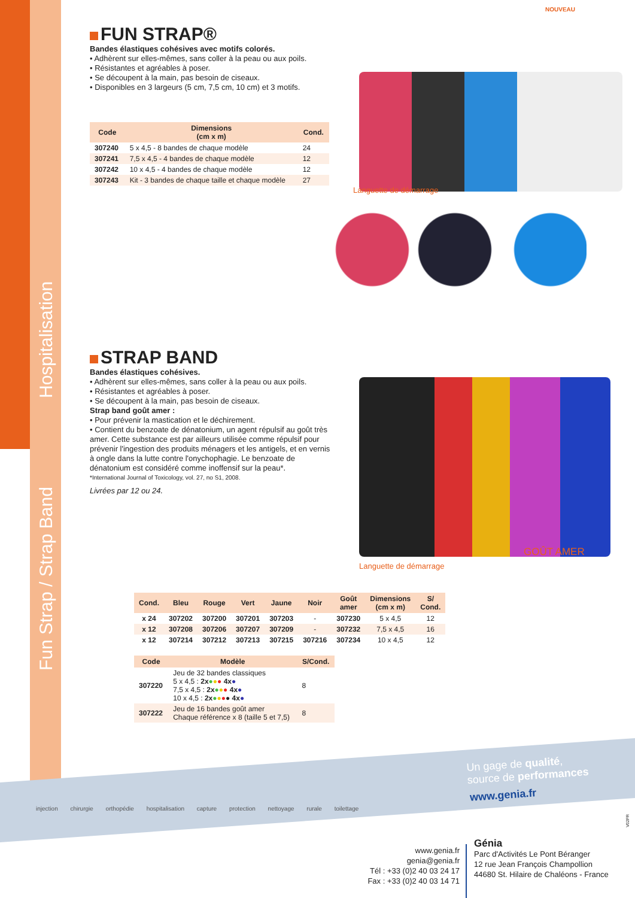Fun Strap / Strap Band Hospitalisation
FUN STRAP®
Bandes élastiques cohésives avec motifs colorés.
• Adhèrent sur elles-mêmes, sans coller à la peau ou aux poils.
• Résistantes et agréables à poser.
• Se découpent à la main, pas besoin de ciseaux.
• Disponibles en 3 largeurs (5 cm, 7,5 cm, 10 cm) et 3 motifs.
| Code | Dimensions (cm x m) | Cond. |
| --- | --- | --- |
| 307240 | 5 x 4,5 - 8 bandes de chaque modèle | 24 |
| 307241 | 7,5 x 4,5 - 4 bandes de chaque modèle | 12 |
| 307242 | 10 x 4,5 - 4 bandes de chaque modèle | 12 |
| 307243 | Kit - 3 bandes de chaque taille et chaque modèle | 27 |
STRAP BAND
Bandes élastiques cohésives.
• Adhèrent sur elles-mêmes, sans coller à la peau ou aux poils.
• Résistantes et agréables à poser.
• Se découpent à la main, pas besoin de ciseaux.
Strap band goût amer :
• Pour prévenir la mastication et le déchirement.
• Contient du benzoate de dénatonium, un agent répulsif au goût très amer. Cette substance est par ailleurs utilisée comme répulsif pour prévenir l'ingestion des produits ménagers et les antigels, et en vernis à ongle dans la lutte contre l'onychophagie. Le benzoate de dénatonium est considéré comme inoffensif sur la peau*.
*International Journal of Toxicology, vol. 27, no S1, 2008.
Livrées par 12 ou 24.
Languette de démarrage
NOUVEAU
Languette de démarrage
GOÛT AMER
| Cond. | Bleu | Rouge | Vert | Jaune | Noir | Goût amer | Dimensions (cm x m) | S/ Cond. |
| --- | --- | --- | --- | --- | --- | --- | --- | --- |
| x 24 | 307202 | 307200 | 307201 | 307203 | - | 307230 | 5 x 4,5 | 12 |
| x 12 | 307208 | 307206 | 307207 | 307209 | - | 307232 | 7,5 x 4,5 | 16 |
| x 12 | 307214 | 307212 | 307213 | 307215 | 307216 | 307234 | 10 x 4,5 | 12 |
| Code | Modèle | S/Cond. |
| --- | --- | --- |
| 307220 | Jeu de 32 bandes classiques 5 x 4,5 : 2x ● ● ● 4x ● 7,5 x 4,5 : 2x ● ● ● 4x ● 10 x 4,5 : 2x ● ● ● ● 4x ● | 8 |
| 307222 | Jeu de 16 bandes goût amer Chaque référence x 8 (taille 5 et 7,5) | 8 |
injection chirurgie orthopédie hospitalisation capture protection nettoyage rurale toilettage
Un gage de qualité,
source de performances
www.genia.fr
V02FR
www.genia.fr
genia@genia.fr
Tél : +33 (0)2 40 03 24 17
Fax : +33 (0)2 40 03 14 71
Génia
Parc d'Activités Le Pont Béranger
12 rue Jean François Champollion
44680 St. Hilaire de Chaléons - France